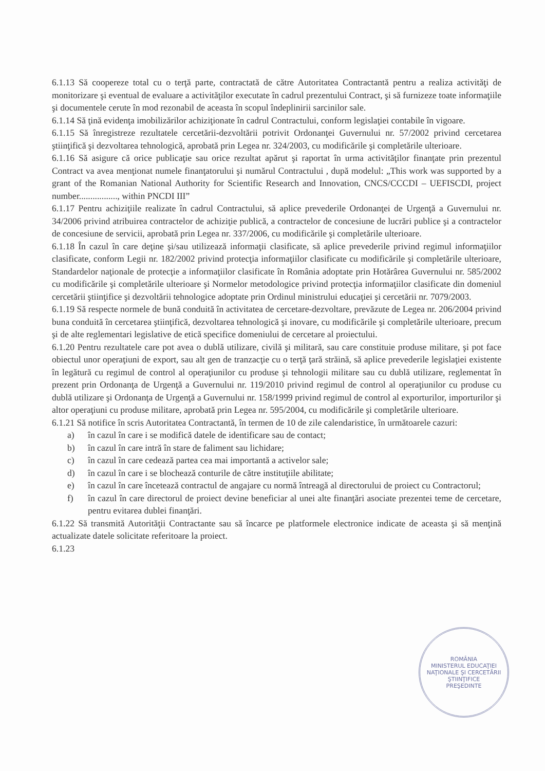6.1.13 Să coopereze total cu o terţă parte, contractată de către Autoritatea Contractantă pentru a realiza activităţi de monitorizare şi eventual de evaluare a activităţilor executate în cadrul prezentului Contract, şi să furnizeze toate informaţiile şi documentele cerute în mod rezonabil de aceasta în scopul îndeplinirii sarcinilor sale.
6.1.14 Să ţină evidenţa imobilizărilor achiziţionate în cadrul Contractului, conform legislaţiei contabile în vigoare.
6.1.15 Să înregistreze rezultatele cercetării-dezvoltării potrivit Ordonanţei Guvernului nr. 57/2002 privind cercetarea ştiinţifică şi dezvoltarea tehnologică, aprobată prin Legea nr. 324/2003, cu modificările şi completările ulterioare.
6.1.16 Să asigure că orice publicaţie sau orice rezultat apărut şi raportat în urma activităţilor finanţate prin prezentul Contract va avea menţionat numele finanţatorului şi numărul Contractului , după modelul: „This work was supported by a grant of the Romanian National Authority for Scientific Research and Innovation, CNCS/CCCDI – UEFISCDI, project number................., within PNCDI III”
6.1.17 Pentru achiziţiile realizate în cadrul Contractului, să aplice prevederile Ordonanţei de Urgenţă a Guvernului nr. 34/2006 privind atribuirea contractelor de achiziţie publică, a contractelor de concesiune de lucrări publice şi a contractelor de concesiune de servicii, aprobată prin Legea nr. 337/2006, cu modificările şi completările ulterioare.
6.1.18 În cazul în care deţine şi/sau utilizează informaţii clasificate, să aplice prevederile privind regimul informaţiilor clasificate, conform Legii nr. 182/2002 privind protecţia informaţiilor clasificate cu modificările şi completările ulterioare, Standardelor naţionale de protecţie a informaţiilor clasificate în România adoptate prin Hotărârea Guvernului nr. 585/2002 cu modificările şi completările ulterioare şi Normelor metodologice privind protecţia informaţiilor clasificate din domeniul cercetării ştiinţifice şi dezvoltării tehnologice adoptate prin Ordinul ministrului educaţiei şi cercetării nr. 7079/2003.
6.1.19 Să respecte normele de bună conduită în activitatea de cercetare-dezvoltare, prevăzute de Legea nr. 206/2004 privind buna conduită în cercetarea ştiinţifică, dezvoltarea tehnologică şi inovare, cu modificările şi completările ulterioare, precum şi de alte reglementari legislative de etică specifice domeniului de cercetare al proiectului.
6.1.20 Pentru rezultatele care pot avea o dublă utilizare, civilă şi militară, sau care constituie produse militare, şi pot face obiectul unor operaţiuni de export, sau alt gen de tranzacţie cu o terţă ţară străină, să aplice prevederile legislaţiei existente în legătură cu regimul de control al operaţiunilor cu produse şi tehnologii militare sau cu dublă utilizare, reglementat în prezent prin Ordonanţa de Urgenţă a Guvernului nr. 119/2010 privind regimul de control al operaţiunilor cu produse cu dublă utilizare şi Ordonanţa de Urgenţă a Guvernului nr. 158/1999 privind regimul de control al exporturilor, importurilor şi altor operaţiuni cu produse militare, aprobată prin Legea nr. 595/2004, cu modificările şi completările ulterioare.
6.1.21 Să notifice în scris Autoritatea Contractantă, în termen de 10 de zile calendaristice, în următoarele cazuri:
a) în cazul în care i se modifică datele de identificare sau de contact;
b) în cazul în care intră în stare de faliment sau lichidare;
c) în cazul în care cedează partea cea mai importantă a activelor sale;
d) în cazul în care i se blochează conturile de către instituţiile abilitate;
e) în cazul în care încetează contractul de angajare cu normă întreagă al directorului de proiect cu Contractorul;
f) în cazul în care directorul de proiect devine beneficiar al unei alte finanţări asociate prezentei teme de cercetare, pentru evitarea dublei finanţări.
6.1.22 Să transmită Autorităţii Contractante sau să încarce pe platformele electronice indicate de aceasta şi să menţină actualizate datele solicitate referitoare la proiect.
6.1.23
ROMÂNIA
MINISTERUL EDUCAŢIEI NAŢIONALE ŞI CERCETĂRII ŞTIINŢIFICE
PREŞEDINTE